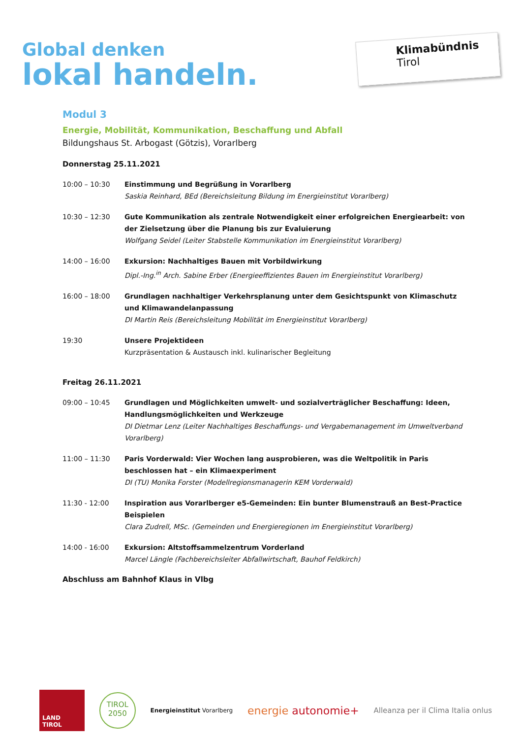Global denken
lokal handeln.
Klimabündnis
Tirol
Modul 3
Energie, Mobilität, Kommunikation, Beschaffung und Abfall
Bildungshaus St. Arbogast (Götzis), Vorarlberg
Donnerstag 25.11.2021
10:00 – 10:30 Einstimmung und Begrüßung in Vorarlberg
Saskia Reinhard, BEd (Bereichsleitung Bildung im Energieinstitut Vorarlberg)
10:30 – 12:30 Gute Kommunikation als zentrale Notwendigkeit einer erfolgreichen Energiearbeit: von der Zielsetzung über die Planung bis zur Evaluierung
Wolfgang Seidel (Leiter Stabstelle Kommunikation im Energieinstitut Vorarlberg)
14:00 – 16:00 Exkursion: Nachhaltiges Bauen mit Vorbildwirkung
Dipl.-Ing.<sup>in</sup> Arch. Sabine Erber (Energieeffizientes Bauen im Energieinstitut Vorarlberg)
16:00 – 18:00 Grundlagen nachhaltiger Verkehrsplanung unter dem Gesichtspunkt von Klimaschutz und Klimawandelanpassung
DI Martin Reis (Bereichsleitung Mobilität im Energieinstitut Vorarlberg)
19:30 Unsere Projektideen
Kurzpräsentation & Austausch inkl. kulinarischer Begleitung
Freitag 26.11.2021
09:00 – 10:45 Grundlagen und Möglichkeiten umwelt- und sozialverträglicher Beschaffung: Ideen, Handlungsmöglichkeiten und Werkzeuge
DI Dietmar Lenz (Leiter Nachhaltiges Beschaffungs- und Vergabemanagement im Umweltverband Vorarlberg)
11:00 – 11:30 Paris Vorderwald: Vier Wochen lang ausprobieren, was die Weltpolitik in Paris beschlossen hat – ein Klimaexperiment
DI (TU) Monika Forster (Modellregionsmanagerin KEM Vorderwald)
11:30 - 12:00 Inspiration aus Vorarlberger e5-Gemeinden: Ein bunter Blumenstrauß an Best-Practice Beispielen
Clara Zudrell, MSc. (Gemeinden und Energieregionen im Energieinstitut Vorarlberg)
14:00 - 16:00 Exkursion: Altstoffsammelzentrum Vorderland
Marcel Längle (Fachbereichsleiter Abfallwirtschaft, Bauhof Feldkirch)
Abschluss am Bahnhof Klaus in Vlbg
LAND TIROL
TIROL 2050
Energieinstitut Vorarlberg
energie autonomie+
Alleanza per il Clima Italia onlus